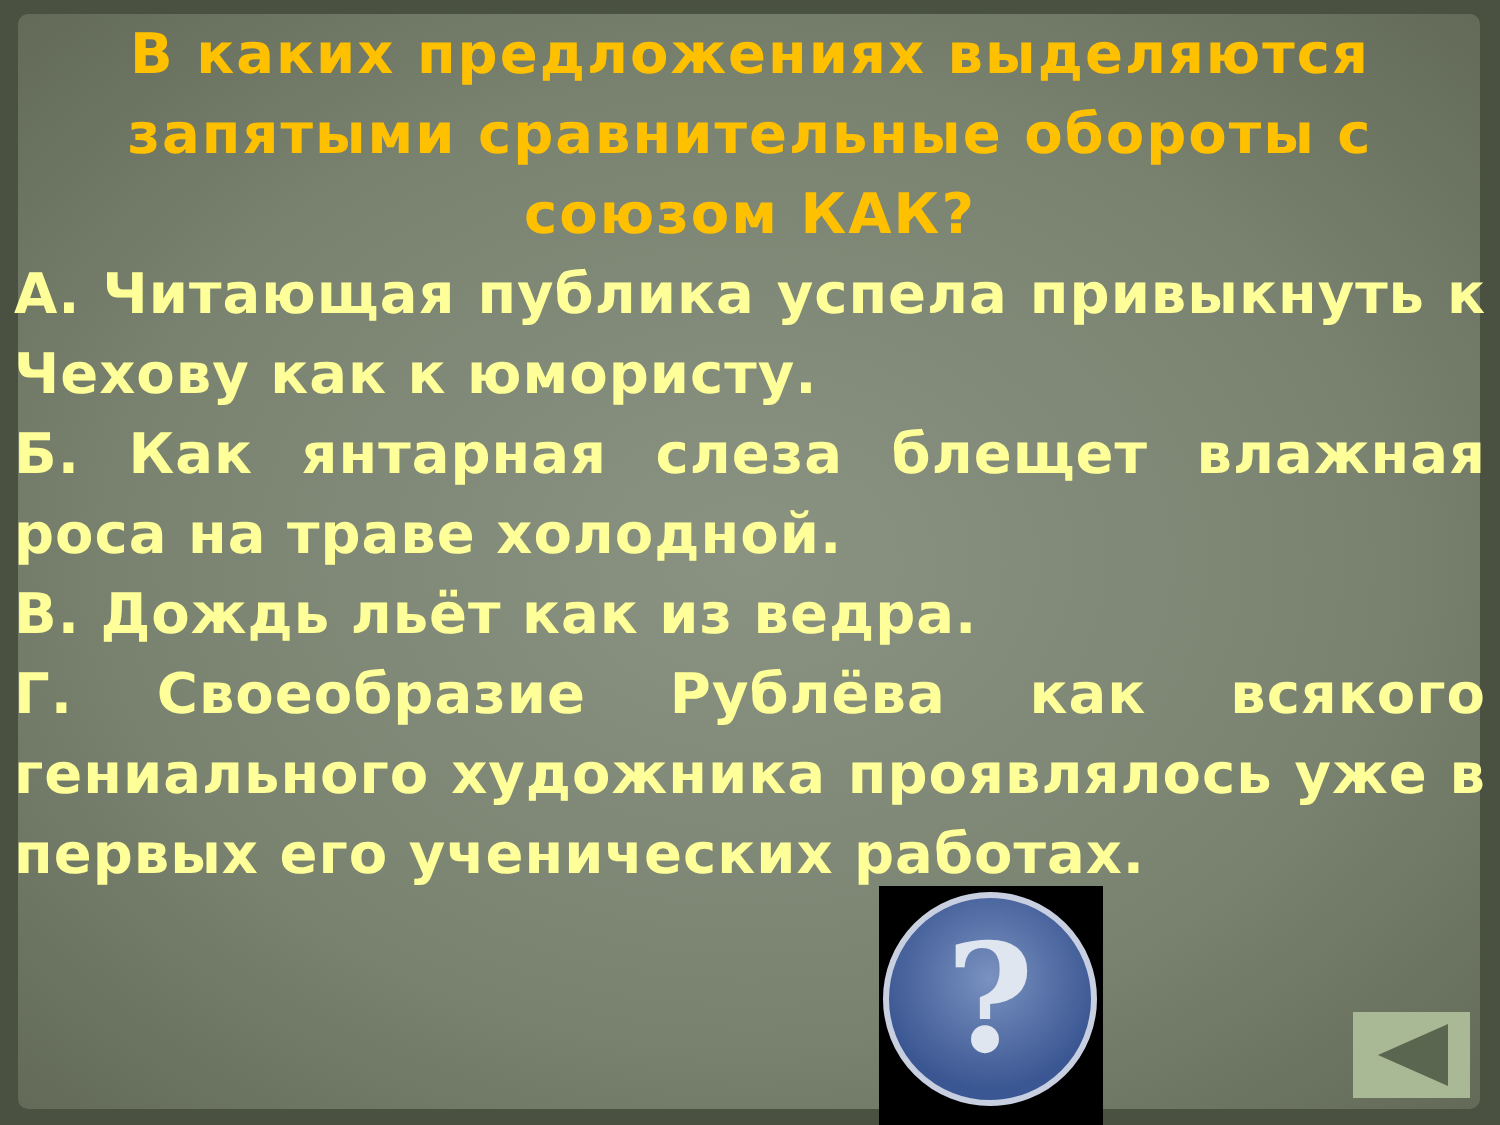В каких предложениях выделяются запятыми сравнительные обороты с союзом КАК?
А. Читающая публика успела привыкнуть к Чехову как к юмористу.
Б. Как янтарная слеза блещет влажная роса на траве холодной.
В. Дождь льёт как из ведра.
Г. Своеобразие Рублёва как всякого гениального художника проявлялось уже в первых его ученических работах.
?